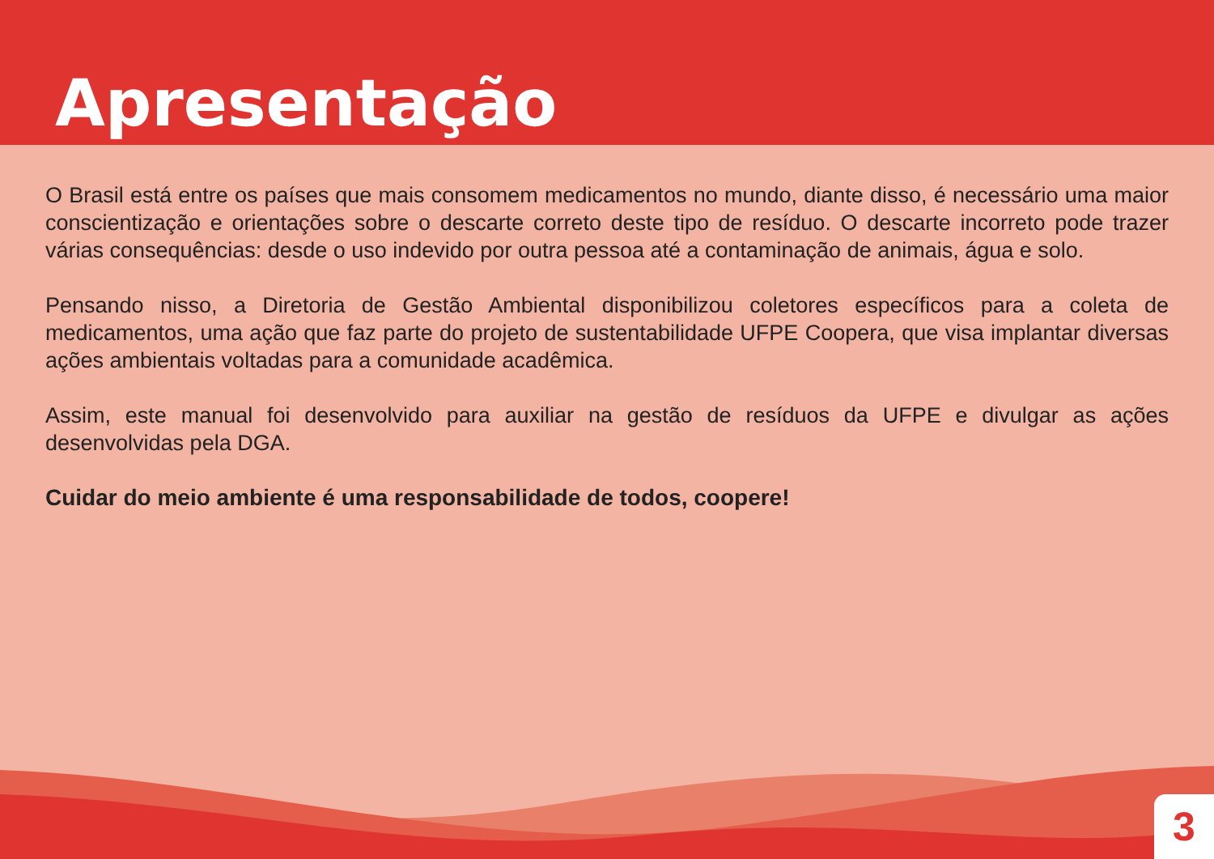Apresentação
O Brasil está entre os países que mais consomem medicamentos no mundo, diante disso, é necessário uma maior conscientização e orientações sobre o descarte correto deste tipo de resíduo. O descarte incorreto pode trazer várias consequências: desde o uso indevido por outra pessoa até a contaminação de animais, água e solo.
Pensando nisso, a Diretoria de Gestão Ambiental disponibilizou coletores específicos para a coleta de medicamentos, uma ação que faz parte do projeto de sustentabilidade UFPE Coopera, que visa implantar diversas ações ambientais voltadas para a comunidade acadêmica.
Assim, este manual foi desenvolvido para auxiliar na gestão de resíduos da UFPE e divulgar as ações desenvolvidas pela DGA.
Cuidar do meio ambiente é uma responsabilidade de todos, coopere!
3